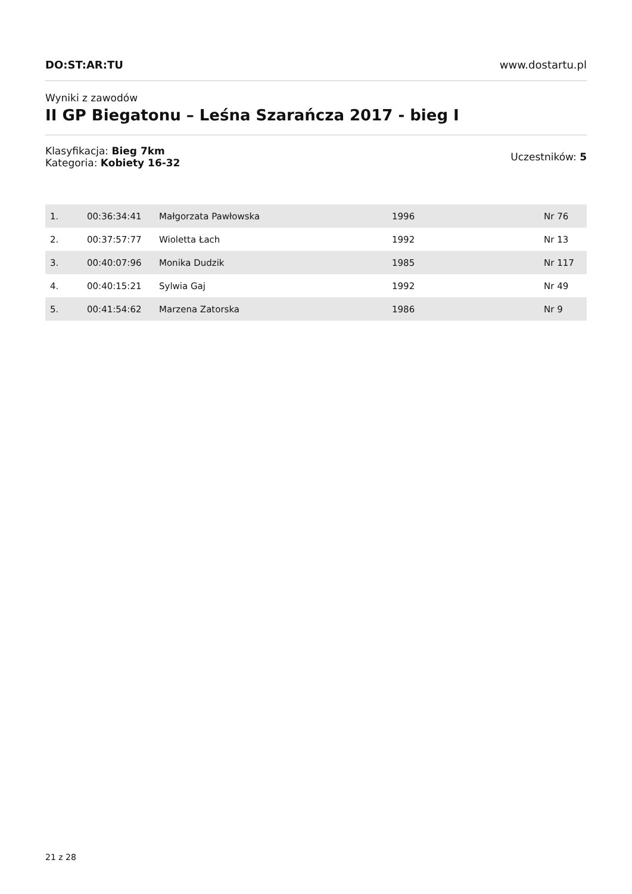DO:ST:AR:TU
www.dostartu.pl
Wyniki z zawodów
II GP Biegatonu – Leśna Szarańcza 2017 - bieg I
Klasyfikacja: Bieg 7km
Kategoria: Kobiety 16-32
Uczestników: 5
| 1. | 00:36:34:41 | Małgorzata Pawłowska | 1996 | Nr 76 |
| 2. | 00:37:57:77 | Wioletta Łach | 1992 | Nr 13 |
| 3. | 00:40:07:96 | Monika Dudzik | 1985 | Nr 117 |
| 4. | 00:40:15:21 | Sylwia Gaj | 1992 | Nr 49 |
| 5. | 00:41:54:62 | Marzena Zatorska | 1986 | Nr 9 |
21 z 28